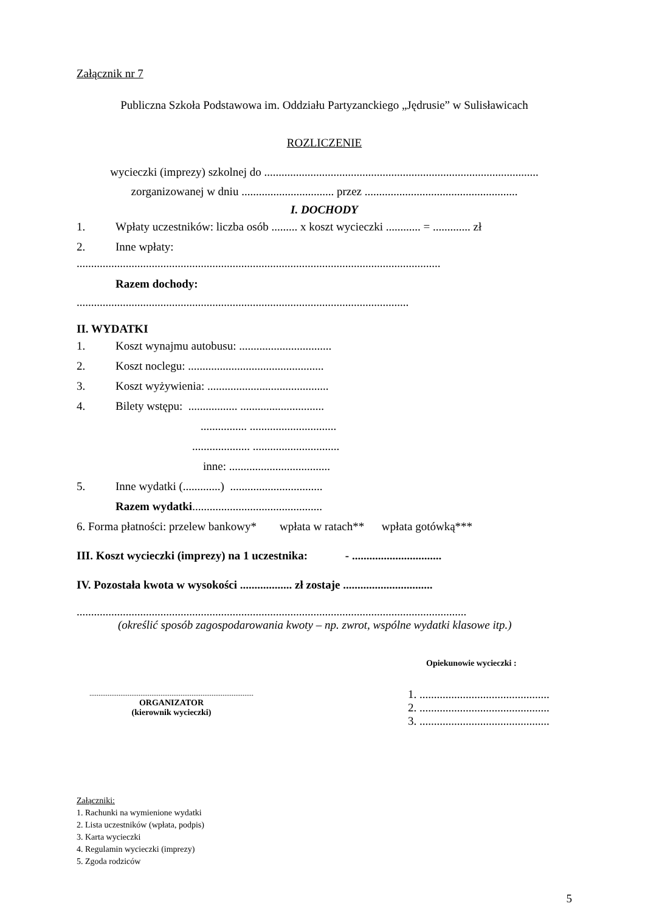Załącznik nr 7
Publiczna Szkoła Podstawowa im. Oddziału Partyzanckiego „Jędrusie” w Sulisławicach
ROZLICZENIE
wycieczki (imprezy) szkolnej do ...............................................................................................
zorganizowanej w dniu ................................ przez .....................................................
I. DOCHODY
1. Wpłaty uczestników: liczba osób ......... x koszt wycieczki ............ = ............. zł
2. Inne wpłaty:
..............................................................................................................................
Razem dochody:
...................................................................................................................
II. WYDATKI
1. Koszt wynajmu autobusu: ................................
2. Koszt noclegu: ...............................................
3. Koszt wyżywienia: ..........................................
4. Bilety wstępu: ................. .............................
................ ..............................
.................... ..............................
inne: ...................................
5. Inne wydatki (.............) ................................
Razem wydatki.............................................
6. Forma płatności: przelew bankowy* wpłata w ratach** wpłata gotówką***
III. Koszt wycieczki (imprezy) na 1 uczestnika: - ...............................
IV. Pozostała kwota w wysokości .................. zł zostaje ...............................
.......................................................................................................................................
(określić sposób zagospodarowania kwoty – np. zwrot, wspólne wydatki klasowe itp.)
..........................................................................................
ORGANIZATOR
(kierownik wycieczki)
Opiekunowie wycieczki :
1. .............................................
2. .............................................
3. .............................................
Załączniki:
1. Rachunki na wymienione wydatki
2. Lista uczestników (wpłata, podpis)
3. Karta wycieczki
4. Regulamin wycieczki (imprezy)
5. Zgoda rodziców
5